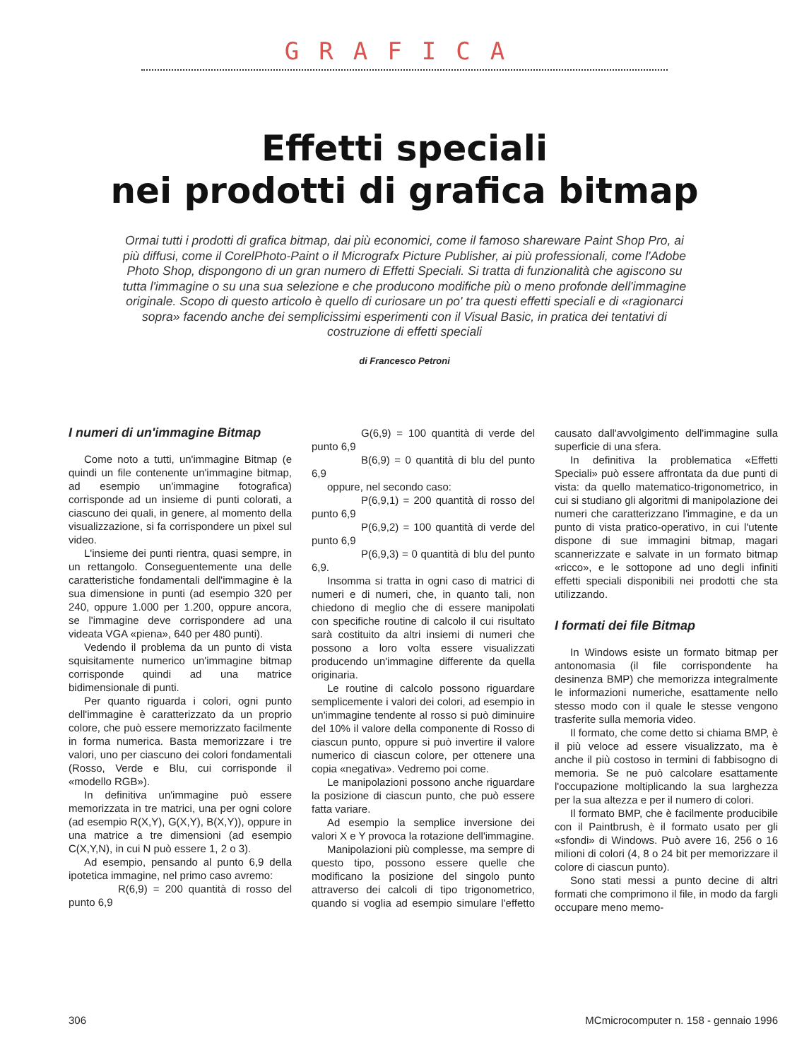GRAFICA
Effetti speciali
nei prodotti di grafica bitmap
Ormai tutti i prodotti di grafica bitmap, dai più economici, come il famoso shareware Paint Shop Pro, ai più diffusi, come il CorelPhoto-Paint o il Micrografx Picture Publisher, ai più professionali, come l'Adobe Photo Shop, dispongono di un gran numero di Effetti Speciali. Si tratta di funzionalità che agiscono su tutta l'immagine o su una sua selezione e che producono modifiche più o meno profonde dell'immagine originale. Scopo di questo articolo è quello di curiosare un po' tra questi effetti speciali e di «ragionarci sopra» facendo anche dei semplicissimi esperimenti con il Visual Basic, in pratica dei tentativi di costruzione di effetti speciali
di Francesco Petroni
I numeri di un'immagine Bitmap
Come noto a tutti, un'immagine Bitmap (e quindi un file contenente un'immagine bitmap, ad esempio un'immagine fotografica) corrisponde ad un insieme di punti colorati, a ciascuno dei quali, in genere, al momento della visualizzazione, si fa corrispondere un pixel sul video.
L'insieme dei punti rientra, quasi sempre, in un rettangolo. Conseguentemente una delle caratteristiche fondamentali dell'immagine è la sua dimensione in punti (ad esempio 320 per 240, oppure 1.000 per 1.200, oppure ancora, se l'immagine deve corrispondere ad una videata VGA «piena», 640 per 480 punti).
Vedendo il problema da un punto di vista squisitamente numerico un'immagine bitmap corrisponde quindi ad una matrice bidimensionale di punti.
Per quanto riguarda i colori, ogni punto dell'immagine è caratterizzato da un proprio colore, che può essere memorizzato facilmente in forma numerica. Basta memorizzare i tre valori, uno per ciascuno dei colori fondamentali (Rosso, Verde e Blu, cui corrisponde il «modello RGB»).
In definitiva un'immagine può essere memorizzata in tre matrici, una per ogni colore (ad esempio R(X,Y), G(X,Y), B(X,Y)), oppure in una matrice a tre dimensioni (ad esempio C(X,Y,N), in cui N può essere 1, 2 o 3).
Ad esempio, pensando al punto 6,9 della ipotetica immagine, nel primo caso avremo:
R(6,9) = 200 quantità di rosso del punto 6,9
G(6,9) = 100 quantità di verde del punto 6,9
B(6,9) = 0 quantità di blu del punto 6,9
oppure, nel secondo caso:
P(6,9,1) = 200 quantità di rosso del punto 6,9
P(6,9,2) = 100 quantità di verde del punto 6,9
P(6,9,3) = 0 quantità di blu del punto 6,9.
Insomma si tratta in ogni caso di matrici di numeri e di numeri, che, in quanto tali, non chiedono di meglio che di essere manipolati con specifiche routine di calcolo il cui risultato sarà costituito da altri insiemi di numeri che possono a loro volta essere visualizzati producendo un'immagine differente da quella originaria.
Le routine di calcolo possono riguardare semplicemente i valori dei colori, ad esempio in un'immagine tendente al rosso si può diminuire del 10% il valore della componente di Rosso di ciascun punto, oppure si può invertire il valore numerico di ciascun colore, per ottenere una copia «negativa». Vedremo poi come.
Le manipolazioni possono anche riguardare la posizione di ciascun punto, che può essere fatta variare.
Ad esempio la semplice inversione dei valori X e Y provoca la rotazione dell'immagine.
Manipolazioni più complesse, ma sempre di questo tipo, possono essere quelle che modificano la posizione del singolo punto attraverso dei calcoli di tipo trigonometrico, quando si voglia ad esempio simulare l'effetto causato dall'avvolgimento dell'immagine sulla superficie di una sfera.
In definitiva la problematica «Effetti Speciali» può essere affrontata da due punti di vista: da quello matematico-trigonometrico, in cui si studiano gli algoritmi di manipolazione dei numeri che caratterizzano l'immagine, e da un punto di vista pratico-operativo, in cui l'utente dispone di sue immagini bitmap, magari scannerizzate e salvate in un formato bitmap «ricco», e le sottopone ad uno degli infiniti effetti speciali disponibili nei prodotti che sta utilizzando.
I formati dei file Bitmap
In Windows esiste un formato bitmap per antonomasia (il file corrispondente ha desinenza BMP) che memorizza integralmente le informazioni numeriche, esattamente nello stesso modo con il quale le stesse vengono trasferite sulla memoria video.
Il formato, che come detto si chiama BMP, è il più veloce ad essere visualizzato, ma è anche il più costoso in termini di fabbisogno di memoria. Se ne può calcolare esattamente l'occupazione moltiplicando la sua larghezza per la sua altezza e per il numero di colori.
Il formato BMP, che è facilmente producibile con il Paintbrush, è il formato usato per gli «sfondi» di Windows. Può avere 16, 256 o 16 milioni di colori (4, 8 o 24 bit per memorizzare il colore di ciascun punto).
Sono stati messi a punto decine di altri formati che comprimono il file, in modo da fargli occupare meno memo-
306 MCmicrocomputer n. 158 - gennaio 1996